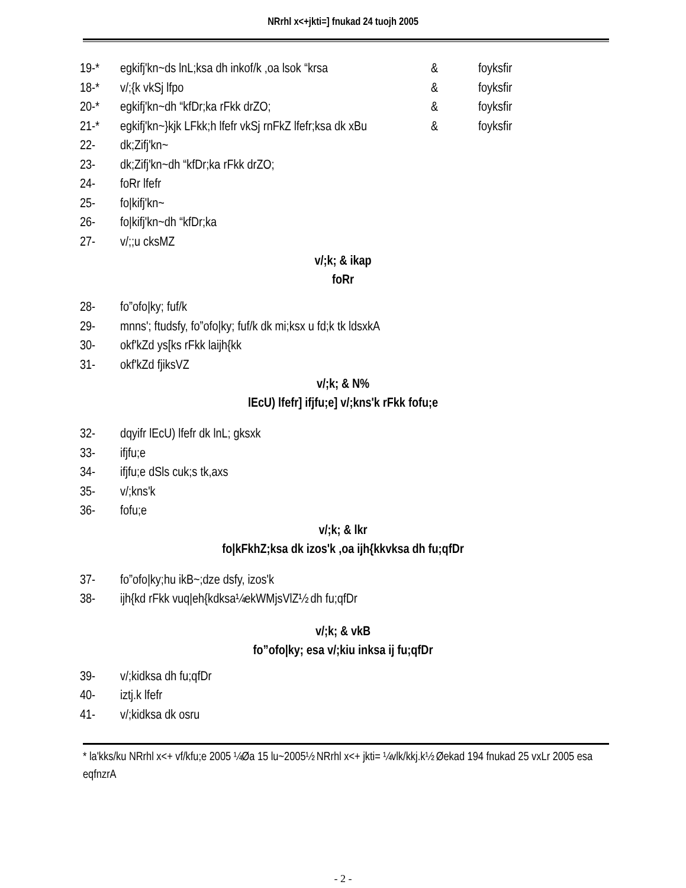NRrhl x<+jkti=] fnukad 24 tuojh 2005
19-* egkifj'kn~ds lnL;ksa dh inkof/k ,oa lsok “krsa & foyksfir
18-* v/;{k vkSj lfpo & foyksfir
20-* egkifj'kn~dh “kfDr;ka rFkk drZO; & foyksfir
21-* egkifj'kn~}kjk LFkk;h lfefr vkSj rnFkZ lfefr;ksa dk xBu & foyksfir
22- dk;Zifj'kn~
23- dk;Zifj'kn~dh “kfDr;ka rFkk drZO;
24- foRr lfefr
25- fo|kifj'kn~
26- fo|kifj'kn~dh “kfDr;ka
27- v/;;u cksMZ
v/;k; & ikap
foRr
28- fo”ofo|ky; fuf/k
29- mnns'; ftudsfy, fo”ofo|ky; fuf/k dk mi;ksx u fd;k tk ldsxkA
30- okf'kZd ys[ks rFkk laijh{kk
31- okf'kZd fjiksVZ
v/;k; & N%
lEcU) lfefr] ifjfu;e] v/;kns'k rFkk fofu;e
32- dqyifr lEcU) lfefr dk lnL; gksxk
33- ifjfu;e
34- ifjfu;e dSls cuk;s tk,axs
35- v/;kns'k
36- fofu;e
v/;k; & lkr
fo|kFkhZ;ksa dk izos'k ,oa ijh{kkvksa dh fu;qfDr
37- fo”ofo|ky;hu ikB~;dze dsfy, izos'k
38- ijh{kd rFkk vuq|eh{kdksa¼ekWMjsVlZ½ dh fu;qfDr
v/;k; & vkB
fo”ofo|ky; esa v/;kiu inksa ij fu;qfDr
39- v/;kidksa dh fu;qfDr
40- iztj.k lfefr
41- v/;kidksa dk osru
* la'kks/ku NRrhl x<+ vf/kfu;e 2005 ¼Øa 15 lu~2005½ NRrhl x<+ jkti= ¼vlk/kkj.k½ Øekad 194 fnukad 25 vxLr 2005 esa eqfnzrA
- 2 -